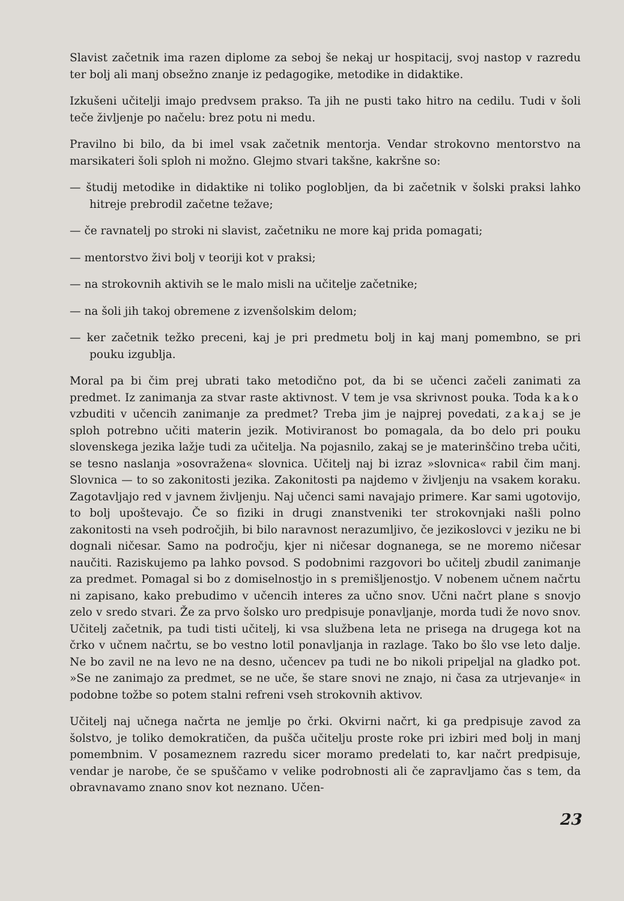Slavist začetnik ima razen diplome za seboj še nekaj ur hospitacij, svoj nastop v razredu ter bolj ali manj obsežno znanje iz pedagogike, metodike in didaktike.
Izkušeni učitelji imajo predvsem prakso. Ta jih ne pusti tako hitro na cedilu. Tudi v šoli teče življenje po načelu: brez potu ni medu.
Pravilno bi bilo, da bi imel vsak začetnik mentorja. Vendar strokovno mentorstvo na marsikateri šoli sploh ni možno. Glejmo stvari takšne, kakršne so:
— študij metodike in didaktike ni toliko poglobljen, da bi začetnik v šolski praksi lahko hitreje prebrodil začetne težave;
— če ravnatelj po stroki ni slavist, začetniku ne more kaj prida pomagati;
— mentorstvo živi bolj v teoriji kot v praksi;
— na strokovnih aktivih se le malo misli na učitelje začetnike;
— na šoli jih takoj obremene z izvenšolskim delom;
— ker začetnik težko preceni, kaj je pri predmetu bolj in kaj manj pomembno, se pri pouku izgublja.
Moral pa bi čim prej ubrati tako metodično pot, da bi se učenci začeli zanimati za predmet. Iz zanimanja za stvar raste aktivnost. V tem je vsa skrivnost pouka. Toda kako vzbuditi v učencih zanimanje za predmet? Treba jim je najprej povedati, zakaj se je sploh potrebno učiti materin jezik. Motiviranost bo pomagala, da bo delo pri pouku slovenskega jezika lažje tudi za učitelja. Na pojasnilo, zakaj se je materinščino treba učiti, se tesno naslanja »osovražena« slovnica. Učitelj naj bi izraz »slovnica« rabil čim manj. Slovnica — to so zakonitosti jezika. Zakonitosti pa najdemo v življenju na vsakem koraku. Zagotavljajo red v javnem življenju. Naj učenci sami navajajo primere. Kar sami ugotovijo, to bolj upoštevajo. Če so fiziki in drugi znanstveniki ter strokovnjaki našli polno zakonitosti na vseh področjih, bi bilo naravnost nerazumljivo, če jezikoslovci v jeziku ne bi dognali ničesar. Samo na področju, kjer ni ničesar dognanega, se ne moremo ničesar naučiti. Raziskujemo pa lahko povsod. S podobnimi razgovori bo učitelj zbudil zanimanje za predmet. Pomagal si bo z domiselnostjo in s premišljenostjo. V nobenem učnem načrtu ni zapisano, kako prebudimo v učencih interes za učno snov. Učni načrt plane s snovjo zelo v sredo stvari. Že za prvo šolsko uro predpisuje ponavljanje, morda tudi že novo snov. Učitelj začetnik, pa tudi tisti učitelj, ki vsa službena leta ne prisega na drugega kot na črko v učnem načrtu, se bo vestno lotil ponavljanja in razlage. Tako bo šlo vse leto dalje. Ne bo zavil ne na levo ne na desno, učencev pa tudi ne bo nikoli pripeljal na gladko pot. »Se ne zanimajo za predmet, se ne uče, še stare snovi ne znajo, ni časa za utrjevanje« in podobne tožbe so potem stalni refreni vseh strokovnih aktivov.
Učitelj naj učnega načrta ne jemlje po črki. Okvirni načrt, ki ga predpisuje zavod za šolstvo, je toliko demokratičen, da pušča učitelju proste roke pri izbiri med bolj in manj pomembnim. V posameznem razredu sicer moramo predelati to, kar načrt predpisuje, vendar je narobe, če se spuščamo v velike podrobnosti ali če zapravljamo čas s tem, da obravnavamo znano snov kot neznano. Učen-
23